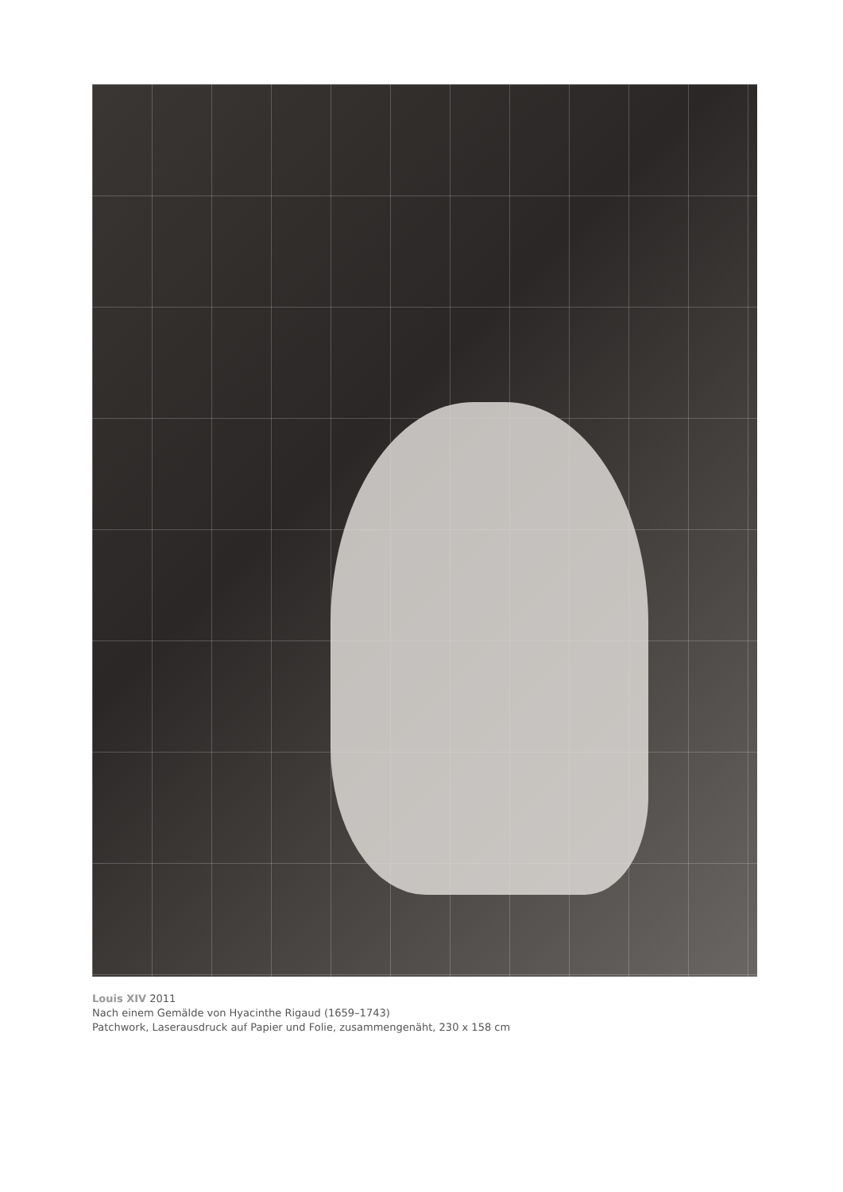Louis XIV 2011
Nach einem Gemälde von Hyacinthe Rigaud (1659–1743)
Patchwork, Laserausdruck auf Papier und Folie, zusammengenäht, 230 x 158 cm